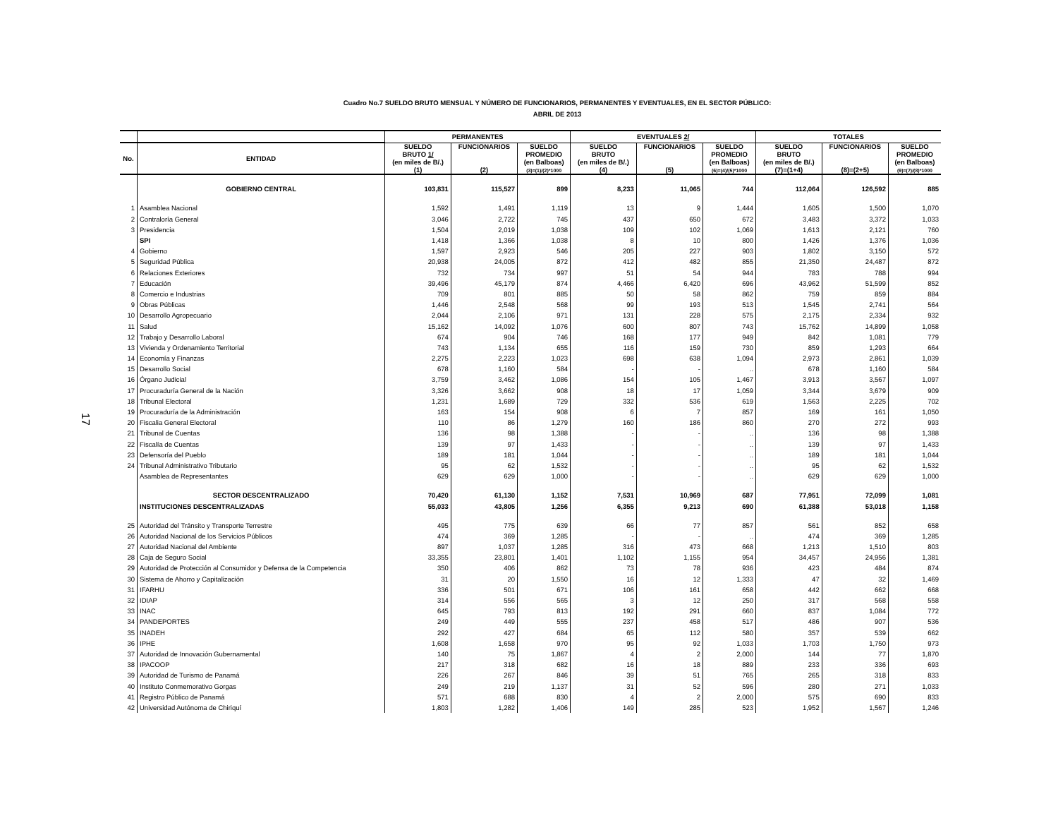17
Cuadro No.7 SUELDO BRUTO MENSUAL Y NÚMERO DE FUNCIONARIOS, PERMANENTES Y EVENTUALES, EN EL SECTOR PÚBLICO:
ABRIL DE 2013
| | | PERMANENTES | | | EVENTUALES 2/ | | | TOTALES | | |
| --- | --- | --- | --- | --- | --- | --- | --- | --- | --- | --- |
| No. | ENTIDAD | SUELDO BRUTO 1/ (en miles de B/.) (1) | FUNCIONARIOS (2) | SUELDO PROMEDIO (en Balboas) (3)=(1)/(2)*1000 | SUELDO BRUTO (en miles de B/.) (4) | FUNCIONARIOS (5) | SUELDO PROMEDIO (en Balboas) (6)=(4)/(5)*1000 | SUELDO BRUTO (en miles de B/.) (7)=(1+4) | FUNCIONARIOS (8)=(2+5) | SUELDO PROMEDIO (en Balboas) (9)=(7)/(8)*1000 |
| | GOBIERNO CENTRAL | 103,831 | 115,527 | 899 | 8,233 | 11,065 | 744 | 112,064 | 126,592 | 885 |
| 1 | Asamblea Nacional | 1,592 | 1,491 | 1,119 | 13 | 9 | 1,444 | 1,605 | 1,500 | 1,070 |
| 2 | Contraloría General | 3,046 | 2,722 | 745 | 437 | 650 | 672 | 3,483 | 3,372 | 1,033 |
| 3 | Presidencia | 1,504 | 2,019 | 1,038 | 109 | 102 | 1,069 | 1,613 | 2,121 | 760 |
| | SPI | 1,418 | 1,366 | 1,038 | 8 | 10 | 800 | 1,426 | 1,376 | 1,036 |
| 4 | Gobierno | 1,597 | 2,923 | 546 | 205 | 227 | 903 | 1,802 | 3,150 | 572 |
| 5 | Seguridad Pública | 20,938 | 24,005 | 872 | 412 | 482 | 855 | 21,350 | 24,487 | 872 |
| 6 | Relaciones Exteriores | 732 | 734 | 997 | 51 | 54 | 944 | 783 | 788 | 994 |
| 7 | Educación | 39,496 | 45,179 | 874 | 4,466 | 6,420 | 696 | 43,962 | 51,599 | 852 |
| 8 | Comercio e Industrias | 709 | 801 | 885 | 50 | 58 | 862 | 759 | 859 | 884 |
| 9 | Obras Públicas | 1,446 | 2,548 | 568 | 99 | 193 | 513 | 1,545 | 2,741 | 564 |
| 10 | Desarrollo Agropecuario | 2,044 | 2,106 | 971 | 131 | 228 | 575 | 2,175 | 2,334 | 932 |
| 11 | Salud | 15,162 | 14,092 | 1,076 | 600 | 807 | 743 | 15,762 | 14,899 | 1,058 |
| 12 | Trabajo y Desarrollo Laboral | 674 | 904 | 746 | 168 | 177 | 949 | 842 | 1,081 | 779 |
| 13 | Vivienda y Ordenamiento Territorial | 743 | 1,134 | 655 | 116 | 159 | 730 | 859 | 1,293 | 664 |
| 14 | Economía y Finanzas | 2,275 | 2,223 | 1,023 | 698 | 638 | 1,094 | 2,973 | 2,861 | 1,039 |
| 15 | Desarrollo Social | 678 | 1,160 | 584 | - | - | .. | 678 | 1,160 | 584 |
| 16 | Órgano Judicial | 3,759 | 3,462 | 1,086 | 154 | 105 | 1,467 | 3,913 | 3,567 | 1,097 |
| 17 | Procuraduría General de la Nación | 3,326 | 3,662 | 908 | 18 | 17 | 1,059 | 3,344 | 3,679 | 909 |
| 18 | Tribunal Electoral | 1,231 | 1,689 | 729 | 332 | 536 | 619 | 1,563 | 2,225 | 702 |
| 19 | Procuraduría de la Administración | 163 | 154 | 908 | 6 | 7 | 857 | 169 | 161 | 1,050 |
| 20 | Fiscalia General Electoral | 110 | 86 | 1,279 | 160 | 186 | 860 | 270 | 272 | 993 |
| 21 | Tribunal de Cuentas | 136 | 98 | 1,388 | - | - | .. | 136 | 98 | 1,388 |
| 22 | Fiscalía de Cuentas | 139 | 97 | 1,433 | - | - | .. | 139 | 97 | 1,433 |
| 23 | Defensoría del Pueblo | 189 | 181 | 1,044 | - | - | .. | 189 | 181 | 1,044 |
| 24 | Tribunal Administrativo Tributario | 95 | 62 | 1,532 | - | - | .. | 95 | 62 | 1,532 |
| | Asamblea de Representantes | 629 | 629 | 1,000 | - | - | .. | 629 | 629 | 1,000 |
| | SECTOR DESCENTRALIZADO | 70,420 | 61,130 | 1,152 | 7,531 | 10,969 | 687 | 77,951 | 72,099 | 1,081 |
| | INSTITUCIONES DESCENTRALIZADAS | 55,033 | 43,805 | 1,256 | 6,355 | 9,213 | 690 | 61,388 | 53,018 | 1,158 |
| 25 | Autoridad del Tránsito y Transporte Terrestre | 495 | 775 | 639 | 66 | 77 | 857 | 561 | 852 | 658 |
| 26 | Autoridad Nacional de los Servicios Públicos | 474 | 369 | 1,285 | - | - | .. | 474 | 369 | 1,285 |
| 27 | Autoridad Nacional del Ambiente | 897 | 1,037 | 1,285 | 316 | 473 | 668 | 1,213 | 1,510 | 803 |
| 28 | Caja de Seguro Social | 33,355 | 23,801 | 1,401 | 1,102 | 1,155 | 954 | 34,457 | 24,956 | 1,381 |
| 29 | Autoridad de Protección al Consumidor y Defensa de la Competencia | 350 | 406 | 862 | 73 | 78 | 936 | 423 | 484 | 874 |
| 30 | Sistema de Ahorro y Capitalización | 31 | 20 | 1,550 | 16 | 12 | 1,333 | 47 | 32 | 1,469 |
| 31 | IFARHU | 336 | 501 | 671 | 106 | 161 | 658 | 442 | 662 | 668 |
| 32 | IDIAP | 314 | 556 | 565 | 3 | 12 | 250 | 317 | 568 | 558 |
| 33 | INAC | 645 | 793 | 813 | 192 | 291 | 660 | 837 | 1,084 | 772 |
| 34 | PANDEPORTES | 249 | 449 | 555 | 237 | 458 | 517 | 486 | 907 | 536 |
| 35 | INADEH | 292 | 427 | 684 | 65 | 112 | 580 | 357 | 539 | 662 |
| 36 | IPHE | 1,608 | 1,658 | 970 | 95 | 92 | 1,033 | 1,703 | 1,750 | 973 |
| 37 | Autoridad de Innovación Gubernamental | 140 | 75 | 1,867 | 4 | 2 | 2,000 | 144 | 77 | 1,870 |
| 38 | IPACOOP | 217 | 318 | 682 | 16 | 18 | 889 | 233 | 336 | 693 |
| 39 | Autoridad de Turismo de Panamá | 226 | 267 | 846 | 39 | 51 | 765 | 265 | 318 | 833 |
| 40 | Instituto Conmemorativo Gorgas | 249 | 219 | 1,137 | 31 | 52 | 596 | 280 | 271 | 1,033 |
| 41 | Registro Público de Panamá | 571 | 688 | 830 | 4 | 2 | 2,000 | 575 | 690 | 833 |
| 42 | Universidad Autónoma de Chiriquí | 1,803 | 1,282 | 1,406 | 149 | 285 | 523 | 1,952 | 1,567 | 1,246 |